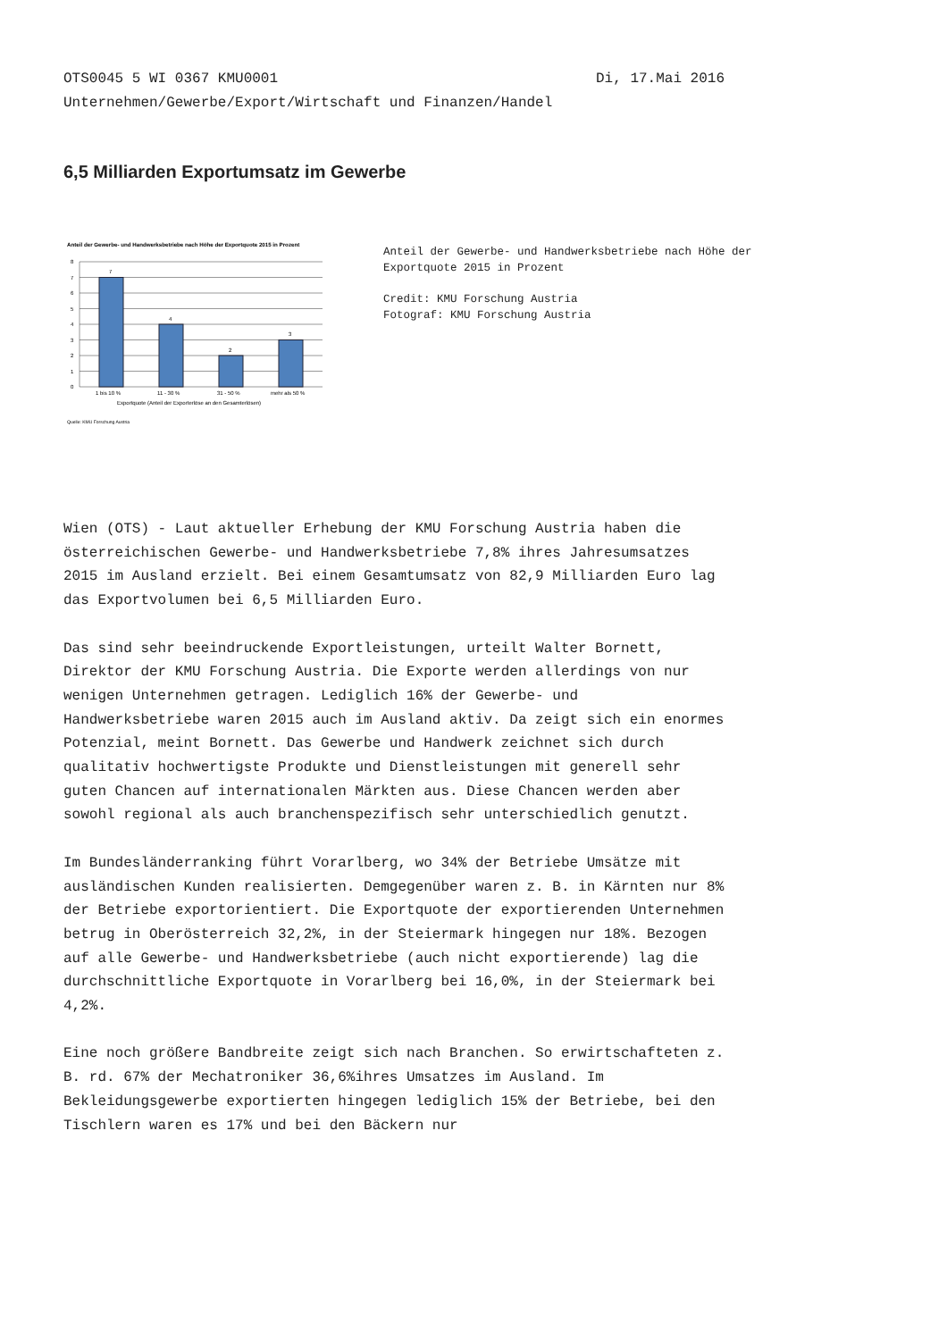OTS0045 5 WI 0367 KMU0001 Di, 17.Mai 2016
Unternehmen/Gewerbe/Export/Wirtschaft und Finanzen/Handel
6,5 Milliarden Exportumsatz im Gewerbe
Anteil der Gewerbe- und Handwerksbetriebe nach Höhe der Exportquote 2015 in Prozent
8
7
6
5
4
3
2
1
0
7
4
2
3
1 bis 10 %
11 - 30 %
31 - 50 %
mehr als 50 %
Exportquote (Anteil der Exporterlöse an den Gesamterlösen)
Quelle: KMU Forschung Austria
Anteil der Gewerbe- und Handwerksbetriebe nach Höhe der
Exportquote 2015 in Prozent
Credit: KMU Forschung Austria
Fotograf: KMU Forschung Austria
Wien (OTS) - Laut aktueller Erhebung der KMU Forschung Austria haben die österreichischen Gewerbe- und Handwerksbetriebe 7,8% ihres Jahresumsatzes 2015 im Ausland erzielt. Bei einem Gesamtumsatz von 82,9 Milliarden Euro lag das Exportvolumen bei 6,5 Milliarden Euro.
Das sind sehr beeindruckende Exportleistungen, urteilt Walter Bornett, Direktor der KMU Forschung Austria. Die Exporte werden allerdings von nur wenigen Unternehmen getragen. Lediglich 16% der Gewerbe- und Handwerksbetriebe waren 2015 auch im Ausland aktiv. Da zeigt sich ein enormes Potenzial, meint Bornett. Das Gewerbe und Handwerk zeichnet sich durch qualitativ hochwertigste Produkte und Dienstleistungen mit generell sehr guten Chancen auf internationalen Märkten aus. Diese Chancen werden aber sowohl regional als auch branchenspezifisch sehr unterschiedlich genutzt.
Im Bundesländerranking führt Vorarlberg, wo 34% der Betriebe Umsätze mit ausländischen Kunden realisierten. Demgegenüber waren z. B. in Kärnten nur 8% der Betriebe exportorientiert. Die Exportquote der exportierenden Unternehmen betrug in Oberösterreich 32,2%, in der Steiermark hingegen nur 18%. Bezogen auf alle Gewerbe- und Handwerksbetriebe (auch nicht exportierende) lag die durchschnittliche Exportquote in Vorarlberg bei 16,0%, in der Steiermark bei 4,2%.
Eine noch größere Bandbreite zeigt sich nach Branchen. So erwirtschafteten z. B. rd. 67% der Mechatroniker 36,6%ihres Umsatzes im Ausland. Im Bekleidungsgewerbe exportierten hingegen lediglich 15% der Betriebe, bei den Tischlern waren es 17% und bei den Bäckern nur